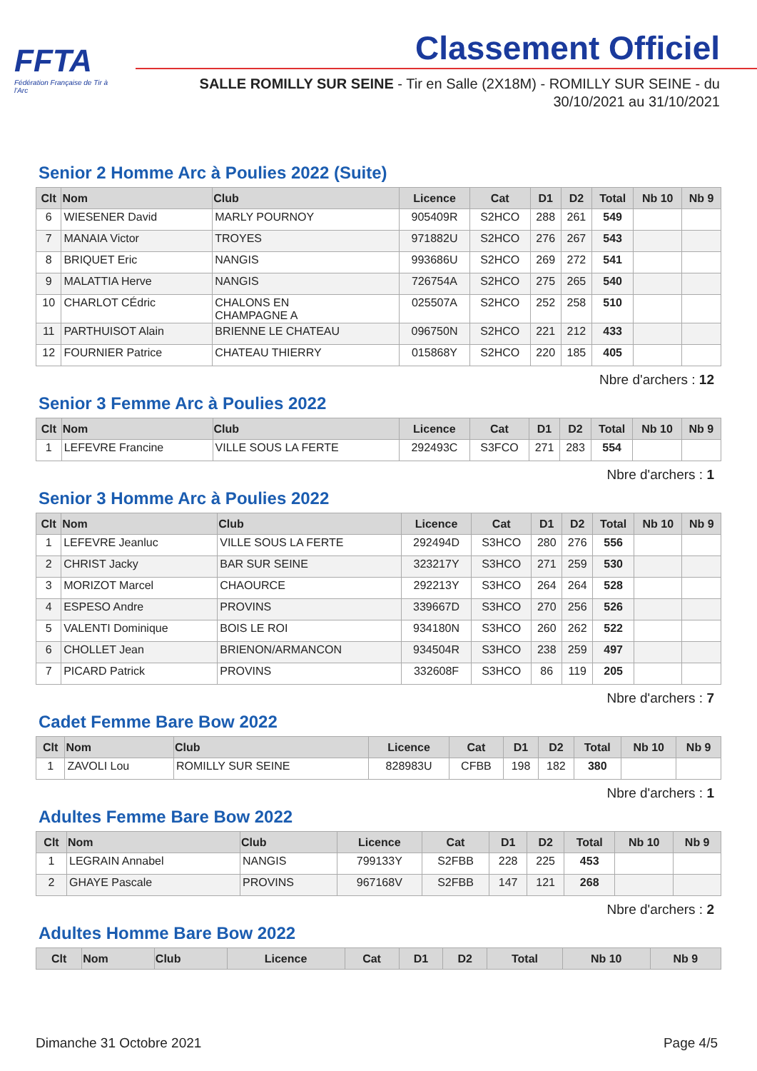FFTA
Fédération Française de Tir à l'Arc
Classement Officiel
SALLE ROMILLY SUR SEINE - Tir en Salle (2X18M) - ROMILLY SUR SEINE - du
30/10/2021 au 31/10/2021
Senior 2 Homme Arc à Poulies 2022 (Suite)
| Clt | Nom | Club | Licence | Cat | D1 | D2 | Total | Nb 10 | Nb 9 |
| --- | --- | --- | --- | --- | --- | --- | --- | --- | --- |
| 6 | WIESENER David | MARLY POURNOY | 905409R | S2HCO | 288 | 261 | 549 | | |
| 7 | MANAIA Victor | TROYES | 971882U | S2HCO | 276 | 267 | 543 | | |
| 8 | BRIQUET Eric | NANGIS | 993686U | S2HCO | 269 | 272 | 541 | | |
| 9 | MALATTIA Herve | NANGIS | 726754A | S2HCO | 275 | 265 | 540 | | |
| 10 | CHARLOT CÉdric | CHALONS EN CHAMPAGNE A | 025507A | S2HCO | 252 | 258 | 510 | | |
| 11 | PARTHUISOT Alain | BRIENNE LE CHATEAU | 096750N | S2HCO | 221 | 212 | 433 | | |
| 12 | FOURNIER Patrice | CHATEAU THIERRY | 015868Y | S2HCO | 220 | 185 | 405 | | |
Nbre d'archers : 12
Senior 3 Femme Arc à Poulies 2022
| Clt | Nom | Club | Licence | Cat | D1 | D2 | Total | Nb 10 | Nb 9 |
| --- | --- | --- | --- | --- | --- | --- | --- | --- | --- |
| 1 | LEFEVRE Francine | VILLE SOUS LA FERTE | 292493C | S3FCO | 271 | 283 | 554 | | |
Nbre d'archers : 1
Senior 3 Homme Arc à Poulies 2022
| Clt | Nom | Club | Licence | Cat | D1 | D2 | Total | Nb 10 | Nb 9 |
| --- | --- | --- | --- | --- | --- | --- | --- | --- | --- |
| 1 | LEFEVRE Jeanluc | VILLE SOUS LA FERTE | 292494D | S3HCO | 280 | 276 | 556 | | |
| 2 | CHRIST Jacky | BAR SUR SEINE | 323217Y | S3HCO | 271 | 259 | 530 | | |
| 3 | MORIZOT Marcel | CHAOURCE | 292213Y | S3HCO | 264 | 264 | 528 | | |
| 4 | ESPESO Andre | PROVINS | 339667D | S3HCO | 270 | 256 | 526 | | |
| 5 | VALENTI Dominique | BOIS LE ROI | 934180N | S3HCO | 260 | 262 | 522 | | |
| 6 | CHOLLET Jean | BRIENON/ARMANCON | 934504R | S3HCO | 238 | 259 | 497 | | |
| 7 | PICARD Patrick | PROVINS | 332608F | S3HCO | 86 | 119 | 205 | | |
Nbre d'archers : 7
Cadet Femme Bare Bow 2022
| Clt | Nom | Club | Licence | Cat | D1 | D2 | Total | Nb 10 | Nb 9 |
| --- | --- | --- | --- | --- | --- | --- | --- | --- | --- |
| 1 | ZAVOLI Lou | ROMILLY SUR SEINE | 828983U | CFBB | 198 | 182 | 380 | | |
Nbre d'archers : 1
Adultes Femme Bare Bow 2022
| Clt | Nom | Club | Licence | Cat | D1 | D2 | Total | Nb 10 | Nb 9 |
| --- | --- | --- | --- | --- | --- | --- | --- | --- | --- |
| 1 | LEGRAIN Annabel | NANGIS | 799133Y | S2FBB | 228 | 225 | 453 | | |
| 2 | GHAYE Pascale | PROVINS | 967168V | S2FBB | 147 | 121 | 268 | | |
Nbre d'archers : 2
Adultes Homme Bare Bow 2022
| Clt | Nom | Club | Licence | Cat | D1 | D2 | Total | Nb 10 | Nb 9 |
| --- | --- | --- | --- | --- | --- | --- | --- | --- | --- |
Dimanche 31 Octobre 2021 Page 4/5